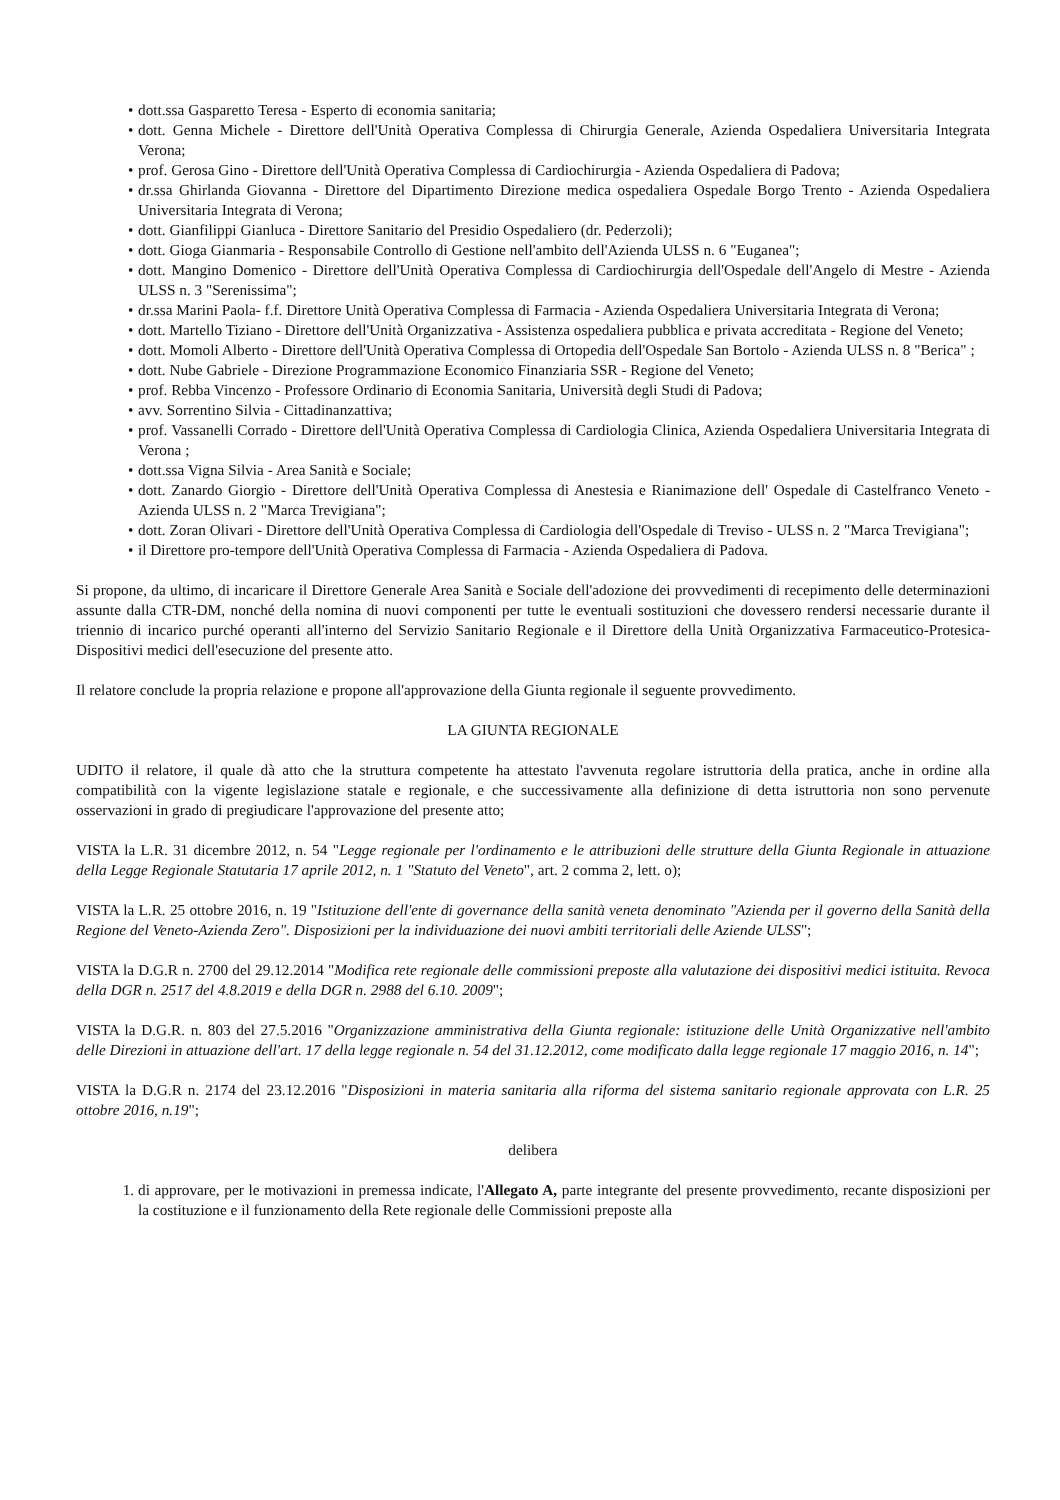• dott.ssa Gasparetto Teresa - Esperto di economia sanitaria;
• dott. Genna Michele - Direttore dell'Unità Operativa Complessa di Chirurgia Generale, Azienda Ospedaliera Universitaria Integrata Verona;
• prof. Gerosa Gino - Direttore dell'Unità Operativa Complessa di Cardiochirurgia - Azienda Ospedaliera di Padova;
• dr.ssa Ghirlanda Giovanna - Direttore del Dipartimento Direzione medica ospedaliera Ospedale Borgo Trento - Azienda Ospedaliera Universitaria Integrata di Verona;
• dott. Gianfilippi Gianluca - Direttore Sanitario del Presidio Ospedaliero (dr. Pederzoli);
• dott. Gioga Gianmaria - Responsabile Controllo di Gestione nell'ambito dell'Azienda ULSS n. 6 "Euganea";
• dott. Mangino Domenico - Direttore dell'Unità Operativa Complessa di Cardiochirurgia dell'Ospedale dell'Angelo di Mestre - Azienda ULSS n. 3 "Serenissima";
• dr.ssa Marini Paola- f.f. Direttore Unità Operativa Complessa di Farmacia - Azienda Ospedaliera Universitaria Integrata di Verona;
• dott. Martello Tiziano - Direttore dell'Unità Organizzativa - Assistenza ospedaliera pubblica e privata accreditata - Regione del Veneto;
• dott. Momoli Alberto - Direttore dell'Unità Operativa Complessa di Ortopedia dell'Ospedale San Bortolo - Azienda ULSS n. 8 "Berica" ;
• dott. Nube Gabriele - Direzione Programmazione Economico Finanziaria SSR - Regione del Veneto;
• prof. Rebba Vincenzo - Professore Ordinario di Economia Sanitaria, Università degli Studi di Padova;
• avv. Sorrentino Silvia - Cittadinanzattiva;
• prof. Vassanelli Corrado - Direttore dell'Unità Operativa Complessa di Cardiologia Clinica, Azienda Ospedaliera Universitaria Integrata di Verona ;
• dott.ssa Vigna Silvia - Area Sanità e Sociale;
• dott. Zanardo Giorgio - Direttore dell'Unità Operativa Complessa di Anestesia e Rianimazione dell' Ospedale di Castelfranco Veneto - Azienda ULSS n. 2 "Marca Trevigiana";
• dott. Zoran Olivari - Direttore dell'Unità Operativa Complessa di Cardiologia dell'Ospedale di Treviso - ULSS n. 2 "Marca Trevigiana";
• il Direttore pro-tempore dell'Unità Operativa Complessa di Farmacia - Azienda Ospedaliera di Padova.
Si propone, da ultimo, di incaricare il Direttore Generale Area Sanità e Sociale dell'adozione dei provvedimenti di recepimento delle determinazioni assunte dalla CTR-DM, nonché della nomina di nuovi componenti per tutte le eventuali sostituzioni che dovessero rendersi necessarie durante il triennio di incarico purché operanti all'interno del Servizio Sanitario Regionale e il Direttore della Unità Organizzativa Farmaceutico-Protesica-Dispositivi medici dell'esecuzione del presente atto.
Il relatore conclude la propria relazione e propone all'approvazione della Giunta regionale il seguente provvedimento.
LA GIUNTA REGIONALE
UDITO il relatore, il quale dà atto che la struttura competente ha attestato l'avvenuta regolare istruttoria della pratica, anche in ordine alla compatibilità con la vigente legislazione statale e regionale, e che successivamente alla definizione di detta istruttoria non sono pervenute osservazioni in grado di pregiudicare l'approvazione del presente atto;
VISTA la L.R. 31 dicembre 2012, n. 54 "Legge regionale per l'ordinamento e le attribuzioni delle strutture della Giunta Regionale in attuazione della Legge Regionale Statutaria 17 aprile 2012, n. 1 "Statuto del Veneto", art. 2 comma 2, lett. o);
VISTA la L.R. 25 ottobre 2016, n. 19 "Istituzione dell'ente di governance della sanità veneta denominato "Azienda per il governo della Sanità della Regione del Veneto-Azienda Zero". Disposizioni per la individuazione dei nuovi ambiti territoriali delle Aziende ULSS";
VISTA la D.G.R n. 2700 del 29.12.2014 "Modifica rete regionale delle commissioni preposte alla valutazione dei dispositivi medici istituita. Revoca della DGR n. 2517 del 4.8.2019 e della DGR n. 2988 del 6.10. 2009";
VISTA la D.G.R. n. 803 del 27.5.2016 "Organizzazione amministrativa della Giunta regionale: istituzione delle Unità Organizzative nell'ambito delle Direzioni in attuazione dell'art. 17 della legge regionale n. 54 del 31.12.2012, come modificato dalla legge regionale 17 maggio 2016, n. 14";
VISTA la D.G.R n. 2174 del 23.12.2016 "Disposizioni in materia sanitaria alla riforma del sistema sanitario regionale approvata con L.R. 25 ottobre 2016, n.19";
delibera
1. di approvare, per le motivazioni in premessa indicate, l'Allegato A, parte integrante del presente provvedimento, recante disposizioni per la costituzione e il funzionamento della Rete regionale delle Commissioni preposte alla